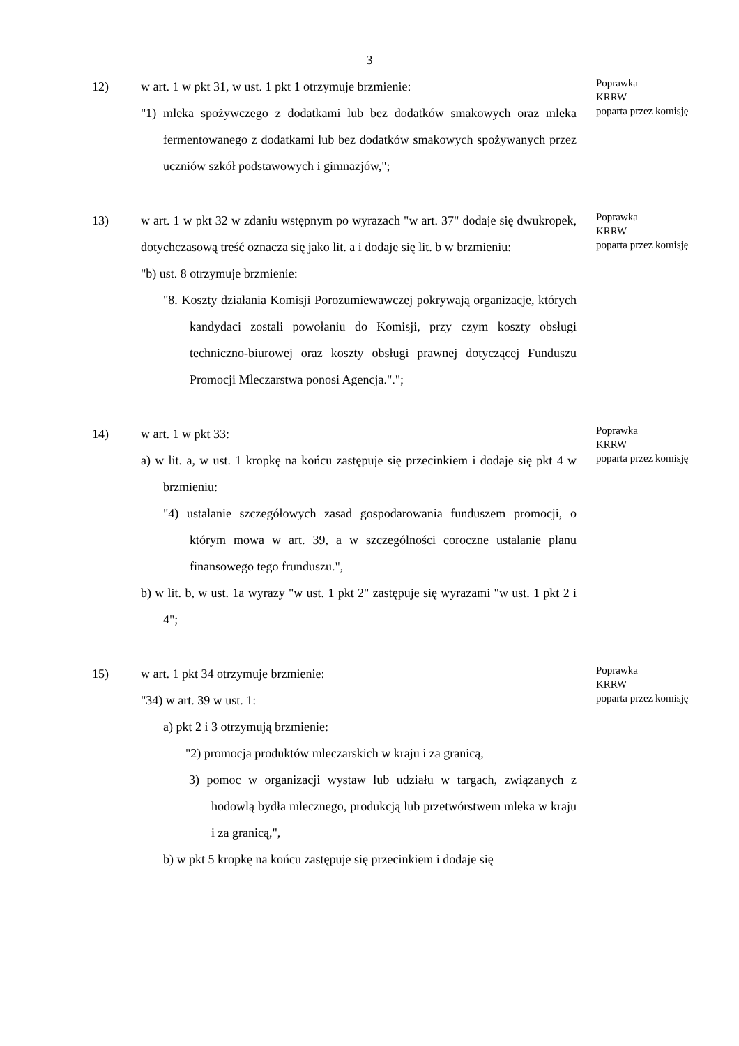3
12) w art. 1 w pkt 31, w ust. 1 pkt 1 otrzymuje brzmienie:
"1) mleka spożywczego z dodatkami lub bez dodatków smakowych oraz mleka fermentowanego z dodatkami lub bez dodatków smakowych spożywanych przez uczniów szkół podstawowych i gimnazjów,";
Poprawka
KRRW
poparta przez komisję
13) w art. 1 w pkt 32 w zdaniu wstępnym po wyrazach "w art. 37" dodaje się dwukropek, dotychczasową treść oznacza się jako lit. a i dodaje się lit. b w brzmieniu:
"b) ust. 8 otrzymuje brzmienie:
"8. Koszty działania Komisji Porozumiewawczej pokrywają organizacje, których kandydaci zostali powołaniu do Komisji, przy czym koszty obsługi techniczno-biurowej oraz koszty obsługi prawnej dotyczącej Funduszu Promocji Mleczarstwa ponosi Agencja.".";
Poprawka
KRRW
poparta przez komisję
14) w art. 1 w pkt 33:
a) w lit. a, w ust. 1 kropkę na końcu zastępuje się przecinkiem i dodaje się pkt 4 w brzmieniu:
"4) ustalanie szczegółowych zasad gospodarowania funduszem promocji, o którym mowa w art. 39, a w szczególności coroczne ustalanie planu finansowego tego frunduszu.",
b) w lit. b, w ust. 1a wyrazy "w ust. 1 pkt 2" zastępuje się wyrazami "w ust. 1 pkt 2 i 4";
Poprawka
KRRW
poparta przez komisję
15) w art. 1 pkt 34 otrzymuje brzmienie:
"34) w art. 39 w ust. 1:
a) pkt 2 i 3 otrzymują brzmienie:
"2) promocja produktów mleczarskich w kraju i za granicą,
3) pomoc w organizacji wystaw lub udziału w targach, związanych z hodowlą bydła mlecznego, produkcją lub przetwórstwem mleka w kraju i za granicą,",
b) w pkt 5 kropkę na końcu zastępuje się przecinkiem i dodaje się
Poprawka
KRRW
poparta przez komisję